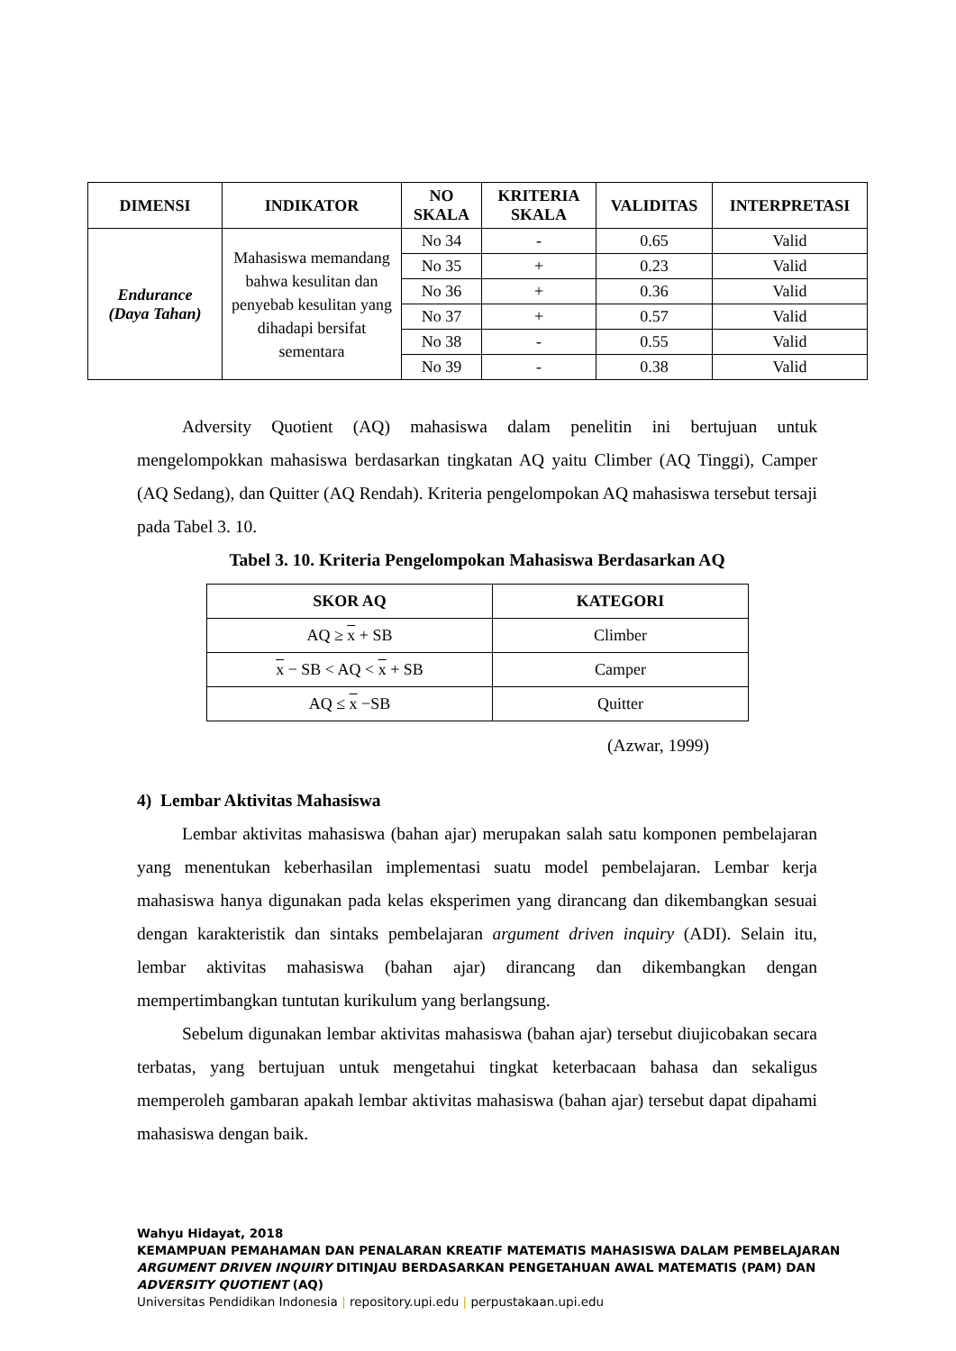| DIMENSI | INDIKATOR | NO SKALA | KRITERIA SKALA | VALIDITAS | INTERPRETASI |
| --- | --- | --- | --- | --- | --- |
| Endurance (Daya Tahan) | Mahasiswa memandang bahwa kesulitan dan penyebab kesulitan yang dihadapi bersifat sementara | No 34 | - | 0.65 | Valid |
| | | No 35 | + | 0.23 | Valid |
| | | No 36 | + | 0.36 | Valid |
| | | No 37 | + | 0.57 | Valid |
| | | No 38 | - | 0.55 | Valid |
| | | No 39 | - | 0.38 | Valid |
Adversity Quotient (AQ) mahasiswa dalam penelitin ini bertujuan untuk mengelompokkan mahasiswa berdasarkan tingkatan AQ yaitu Climber (AQ Tinggi), Camper (AQ Sedang), dan Quitter (AQ Rendah). Kriteria pengelompokan AQ mahasiswa tersebut tersaji pada Tabel 3. 10.
Tabel 3. 10. Kriteria Pengelompokan Mahasiswa Berdasarkan AQ
| SKOR AQ | KATEGORI |
| --- | --- |
| AQ ≥ x + SB | Climber |
| x − SB < AQ < x + SB | Camper |
| AQ ≤ x −SB | Quitter |
(Azwar, 1999)
4) Lembar Aktivitas Mahasiswa
Lembar aktivitas mahasiswa (bahan ajar) merupakan salah satu komponen pembelajaran yang menentukan keberhasilan implementasi suatu model pembelajaran. Lembar kerja mahasiswa hanya digunakan pada kelas eksperimen yang dirancang dan dikembangkan sesuai dengan karakteristik dan sintaks pembelajaran argument driven inquiry (ADI). Selain itu, lembar aktivitas mahasiswa (bahan ajar) dirancang dan dikembangkan dengan mempertimbangkan tuntutan kurikulum yang berlangsung.
Sebelum digunakan lembar aktivitas mahasiswa (bahan ajar) tersebut diujicobakan secara terbatas, yang bertujuan untuk mengetahui tingkat keterbacaan bahasa dan sekaligus memperoleh gambaran apakah lembar aktivitas mahasiswa (bahan ajar) tersebut dapat dipahami mahasiswa dengan baik.
Wahyu Hidayat, 2018
KEMAMPUAN PEMAHAMAN DAN PENALARAN KREATIF MATEMATIS MAHASISWA DALAM PEMBELAJARAN
ARGUMENT DRIVEN INQUIRY DITINJAU BERDASARKAN PENGETAHUAN AWAL MATEMATIS (PAM) DAN
ADVERSITY QUOTIENT (AQ)
Universitas Pendidikan Indonesia | repository.upi.edu | perpustakaan.upi.edu